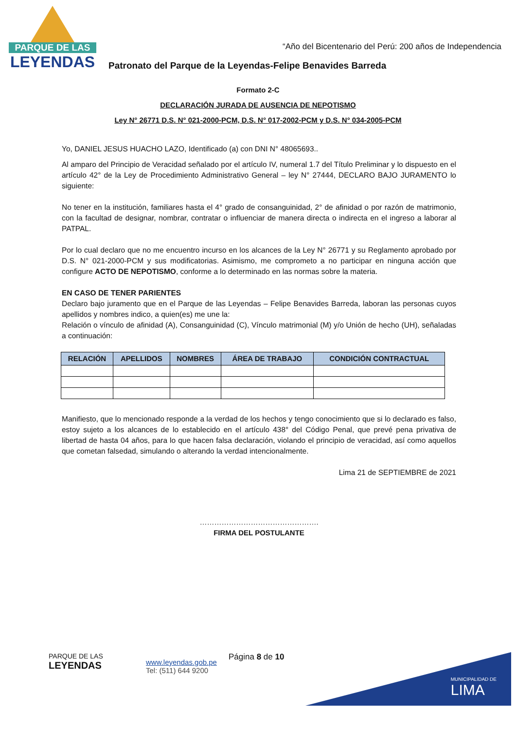PARQUE DE LAS
LEYENDAS
“Año del Bicentenario del Perú: 200 años de Independencia
Patronato del Parque de la Leyendas-Felipe Benavides Barreda
Formato 2-C
DECLARACIÓN JURADA DE AUSENCIA DE NEPOTISMO
Ley N° 26771 D.S. N° 021-2000-PCM, D.S. N° 017-2002-PCM y D.S. N° 034-2005-PCM
Yo, DANIEL JESUS HUACHO LAZO, Identificado (a) con DNI N° 48065693..
Al amparo del Principio de Veracidad señalado por el artículo IV, numeral 1.7 del Título Preliminar y lo dispuesto en el artículo 42° de la Ley de Procedimiento Administrativo General – ley N° 27444, DECLARO BAJO JURAMENTO lo siguiente:
No tener en la institución, familiares hasta el 4° grado de consanguinidad, 2° de afinidad o por razón de matrimonio, con la facultad de designar, nombrar, contratar o influenciar de manera directa o indirecta en el ingreso a laborar al PATPAL.
Por lo cual declaro que no me encuentro incurso en los alcances de la Ley N° 26771 y su Reglamento aprobado por D.S. N° 021-2000-PCM y sus modificatorias. Asimismo, me comprometo a no participar en ninguna acción que configure ACTO DE NEPOTISMO, conforme a lo determinado en las normas sobre la materia.
EN CASO DE TENER PARIENTES
Declaro bajo juramento que en el Parque de las Leyendas – Felipe Benavides Barreda, laboran las personas cuyos apellidos y nombres indico, a quien(es) me une la:
Relación o vínculo de afinidad (A), Consanguinidad (C), Vínculo matrimonial (M) y/o Unión de hecho (UH), señaladas a continuación:
| RELACIÓN | APELLIDOS | NOMBRES | ÁREA DE TRABAJO | CONDICIÓN CONTRACTUAL |
| --- | --- | --- | --- | --- |
Manifiesto, que lo mencionado responde a la verdad de los hechos y tengo conocimiento que si lo declarado es falso, estoy sujeto a los alcances de lo establecido en el artículo 438° del Código Penal, que prevé pena privativa de libertad de hasta 04 años, para lo que hacen falsa declaración, violando el principio de veracidad, así como aquellos que cometan falsedad, simulando o alterando la verdad intencionalmente.
Lima 21 de SEPTIEMBRE de 2021
………………………………………….
FIRMA DEL POSTULANTE
MUNICIPALIDAD DE
LIMA
PARQUE DE LAS
LEYENDAS
www.leyendas.gob.pe
Tel: (511) 644 9200
Página 8 de 10